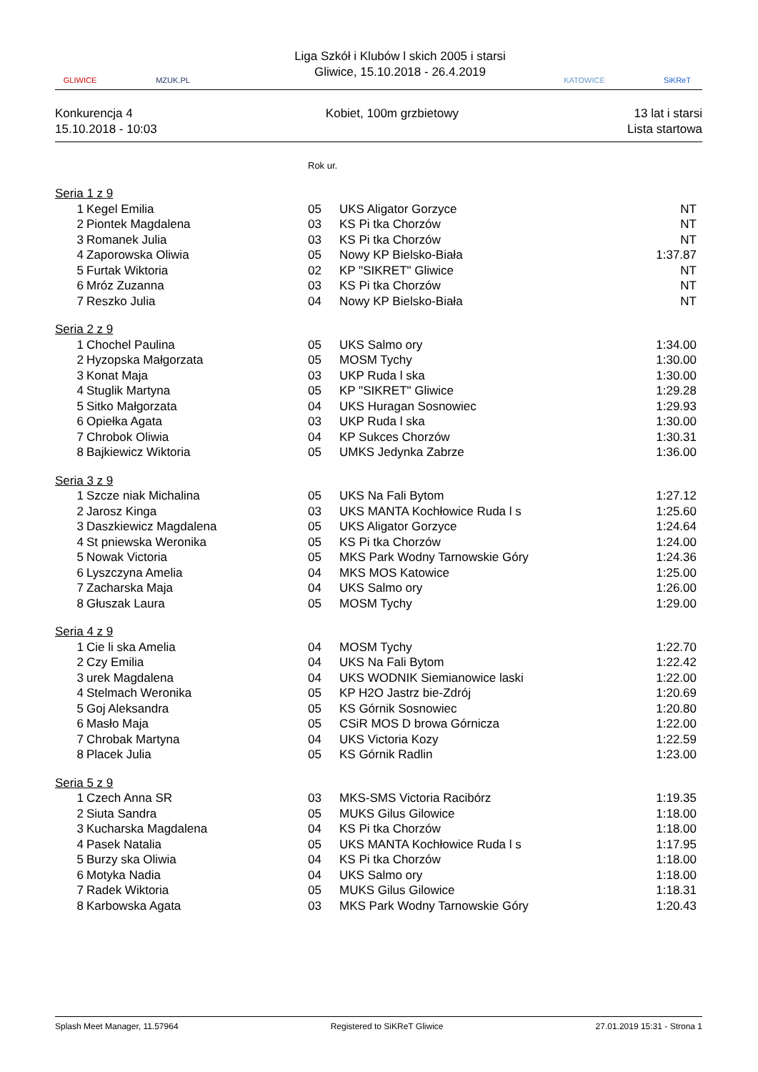GLIWICE MZUK.PL
Liga Szkół i Klubów l skich 2005 i starsi
Gliwice, 15.10.2018 - 26.4.2019
KATOWICE SiKReT
Konkurencja 4
15.10.2018 - 10:03
Kobiet, 100m grzbietowy
13 lat i starsi
Lista startowa
| | | Rok ur. | | |
| Seria 1 z 9 | | | | |
| 1 | Kegel Emilia | 05 | UKS Aligator Gorzyce | NT |
| 2 | Piontek Magdalena | 03 | KS Pi tka Chorzów | NT |
| 3 | Romanek Julia | 03 | KS Pi tka Chorzów | NT |
| 4 | Zaporowska Oliwia | 05 | Nowy KP Bielsko-Biała | 1:37.87 |
| 5 | Furtak Wiktoria | 02 | KP "SIKRET" Gliwice | NT |
| 6 | Mróz Zuzanna | 03 | KS Pi tka Chorzów | NT |
| 7 | Reszko Julia | 04 | Nowy KP Bielsko-Biała | NT |
| Seria 2 z 9 | | | | |
| 1 | Chochel Paulina | 05 | UKS Salmo ory | 1:34.00 |
| 2 | Hyzopska Małgorzata | 05 | MOSM Tychy | 1:30.00 |
| 3 | Konat Maja | 03 | UKP Ruda l ska | 1:30.00 |
| 4 | Stuglik Martyna | 05 | KP "SIKRET" Gliwice | 1:29.28 |
| 5 | Sitko Małgorzata | 04 | UKS Huragan Sosnowiec | 1:29.93 |
| 6 | Opiełka Agata | 03 | UKP Ruda l ska | 1:30.00 |
| 7 | Chrobok Oliwia | 04 | KP Sukces Chorzów | 1:30.31 |
| 8 | Bajkiewicz Wiktoria | 05 | UMKS Jedynka Zabrze | 1:36.00 |
| Seria 3 z 9 | | | | |
| 1 | Szcze niak Michalina | 05 | UKS Na Fali Bytom | 1:27.12 |
| 2 | Jarosz Kinga | 03 | UKS MANTA Kochłowice Ruda l s | 1:25.60 |
| 3 | Daszkiewicz Magdalena | 05 | UKS Aligator Gorzyce | 1:24.64 |
| 4 | St pniewska Weronika | 05 | KS Pi tka Chorzów | 1:24.00 |
| 5 | Nowak Victoria | 05 | MKS Park Wodny Tarnowskie Góry | 1:24.36 |
| 6 | Lyszczyna Amelia | 04 | MKS MOS Katowice | 1:25.00 |
| 7 | Zacharska Maja | 04 | UKS Salmo ory | 1:26.00 |
| 8 | Głuszak Laura | 05 | MOSM Tychy | 1:29.00 |
| Seria 4 z 9 | | | | |
| 1 | Cie li ska Amelia | 04 | MOSM Tychy | 1:22.70 |
| 2 | Czy Emilia | 04 | UKS Na Fali Bytom | 1:22.42 |
| 3 | urek Magdalena | 04 | UKS WODNIK Siemianowice laski | 1:22.00 |
| 4 | Stelmach Weronika | 05 | KP H2O Jastrz bie-Zdrój | 1:20.69 |
| 5 | Goj Aleksandra | 05 | KS Górnik Sosnowiec | 1:20.80 |
| 6 | Masło Maja | 05 | CSiR MOS D browa Górnicza | 1:22.00 |
| 7 | Chrobak Martyna | 04 | UKS Victoria Kozy | 1:22.59 |
| 8 | Placek Julia | 05 | KS Górnik Radlin | 1:23.00 |
| Seria 5 z 9 | | | | |
| 1 | Czech Anna SR | 03 | MKS-SMS Victoria Racibórz | 1:19.35 |
| 2 | Siuta Sandra | 05 | MUKS Gilus Gilowice | 1:18.00 |
| 3 | Kucharska Magdalena | 04 | KS Pi tka Chorzów | 1:18.00 |
| 4 | Pasek Natalia | 05 | UKS MANTA Kochłowice Ruda l s | 1:17.95 |
| 5 | Burzy ska Oliwia | 04 | KS Pi tka Chorzów | 1:18.00 |
| 6 | Motyka Nadia | 04 | UKS Salmo ory | 1:18.00 |
| 7 | Radek Wiktoria | 05 | MUKS Gilus Gilowice | 1:18.31 |
| 8 | Karbowska Agata | 03 | MKS Park Wodny Tarnowskie Góry | 1:20.43 |
Splash Meet Manager, 11.57964 Registered to SiKReT Gliwice 27.01.2019 15:31 - Strona 1